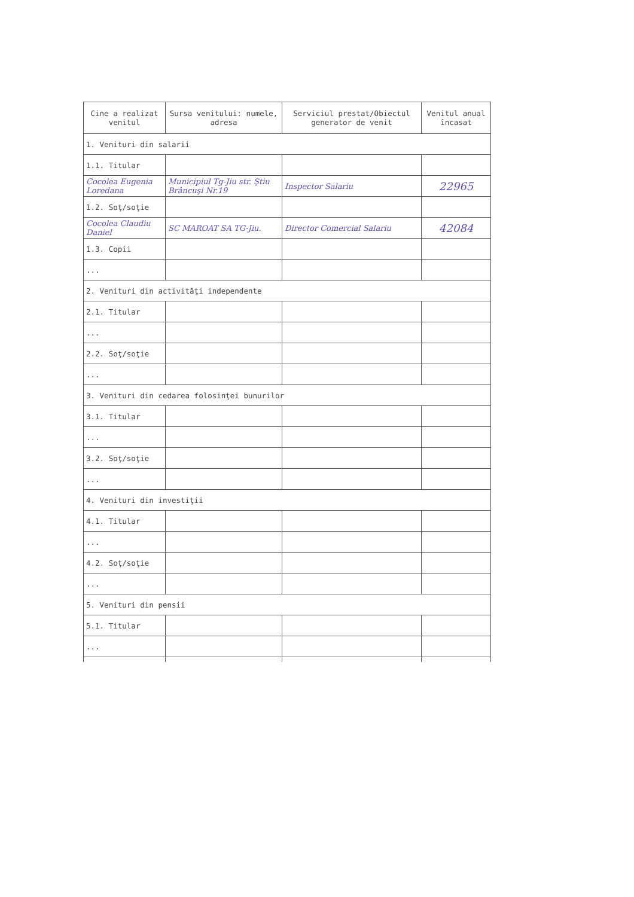| Cine a realizat venitul | Sursa venitului: numele, adresa | Serviciul prestat/Obiectul generator de venit | Venitul anual încasat |
| --- | --- | --- | --- |
| 1. Venituri din salarii | | | |
| 1.1. Titular | | | |
| Cocolea Eugenia Loredana | Municipiul Tg-Jiu str. Ştiu Brâncuşi Nr.19 | Inspector Salariu | 22965 |
| 1.2. Soţ/soţie | | | |
| Cocolea Claudiu Daniel | SC MAROAT SA TG-Jiu. | Director Comercial Salariu | 42084 |
| 1.3. Copii | | | |
| ... | | | |
| 2. Venituri din activităţi independente | | | |
| 2.1. Titular | | | |
| ... | | | |
| 2.2. Soţ/soţie | | | |
| ... | | | |
| 3. Venituri din cedarea folosinţei bunurilor | | | |
| 3.1. Titular | | | |
| ... | | | |
| 3.2. Soţ/soţie | | | |
| ... | | | |
| 4. Venituri din investiţii | | | |
| 4.1. Titular | | | |
| ... | | | |
| 4.2. Soţ/soţie | | | |
| ... | | | |
| 5. Venituri din pensii | | | |
| 5.1. Titular | | | |
| ... | | | |